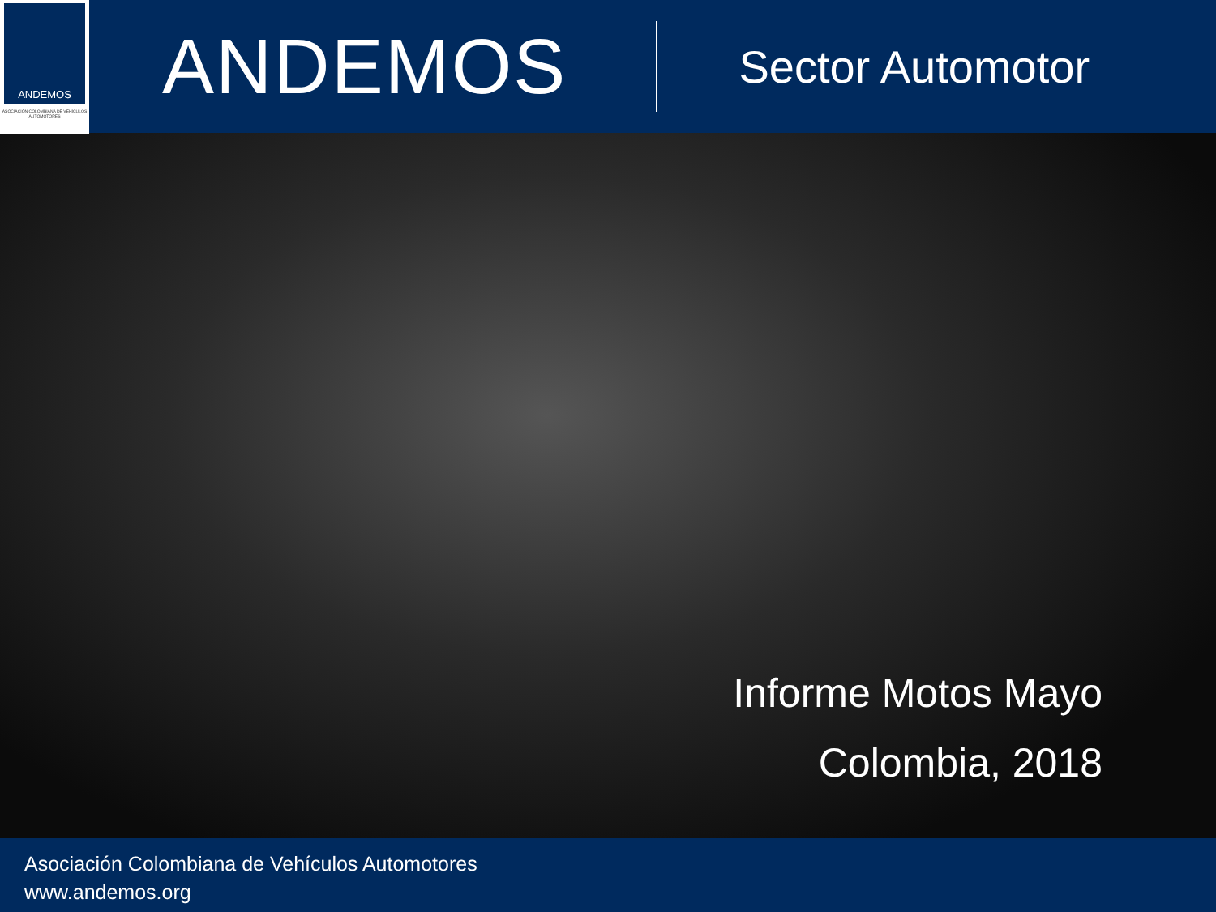ANDEMOS
ASOCIACIÓN COLOMBIANA DE VEHÍCULOS AUTOMOTORES
ANDEMOS
Sector Automotor
Informe Motos Mayo
Colombia, 2018
Asociación Colombiana de Vehículos Automotores
www.andemos.org